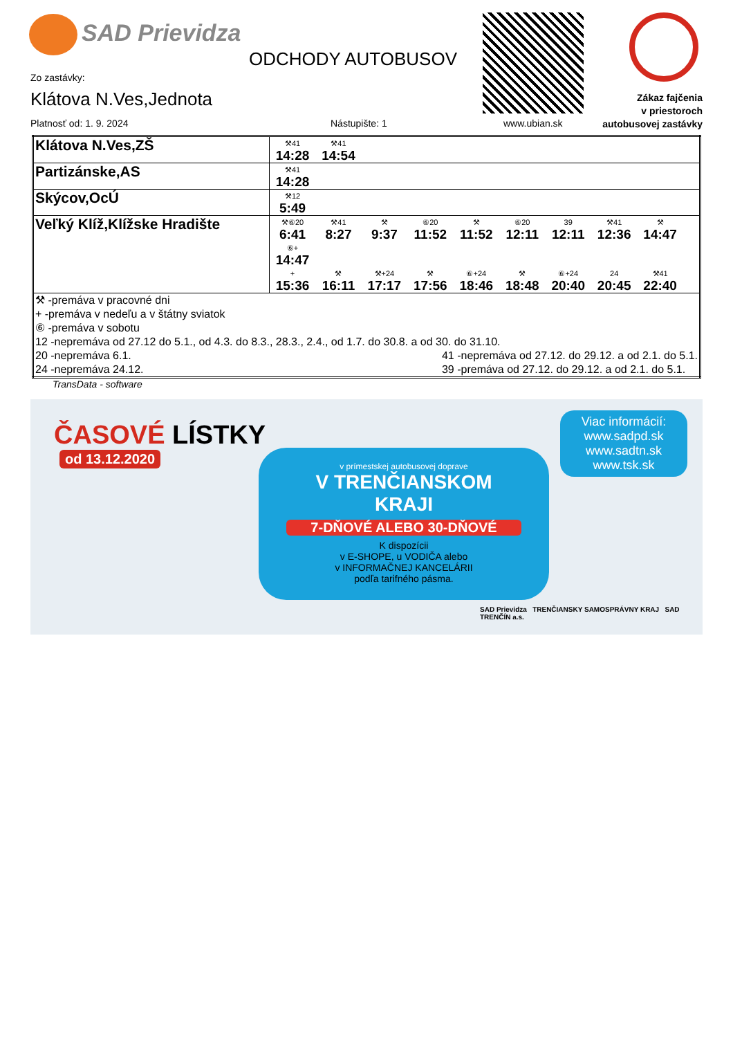SAD Prievidza
ODCHODY AUTOBUSOV
Zákaz fajčenia
v priestoroch
autobusovej zastávky
Zo zastávky:
Klátova N.Ves,Jednota
Platnosť od: 1. 9. 2024 Nástupište: 1 www.ubian.sk
| Klátova N.Ves,ZŠ | ⚒41 14:28 ⚒41 14:54 |
| Partizánske,AS | ⚒41 14:28 |
| Skýcov,OcÚ | ⚒12 5:49 |
| Veľký Klíž,Klížske Hradište | ⚒⑥20 6:41 ⚒41 8:27 ⚒ 9:37 ⑥20 11:52 ⚒ 11:52 ⑥20 12:11 39 12:11 ⚒41 12:36 ⚒ 14:47 ⑥+ 14:47 + 15:36 ⚒ 16:11 ⚒+24 17:17 ⚒ 17:56 ⑥+24 18:46 ⚒ 18:48 ⑥+24 20:40 24 20:45 ⚒41 22:40 |
| ⚒ -premáva v pracovné dni + -premáva v nedeľu a v štátny sviatok ⑥ -premáva v sobotu 12 -nepremáva od 27.12 do 5.1., od 4.3. do 8.3., 28.3., 2.4., od 1.7. do 30.8. a od 30. do 31.10. 20 -nepremáva 6.1. 24 -nepremáva 24.12. 41 -nepremáva od 27.12. do 29.12. a od 2.1. do 5.1. 39 -premáva od 27.12. do 29.12. a od 2.1. do 5.1. | |
TransData - software
ČASOVÉ LÍSTKY
od 13.12.2020
v prímestskej autobusovej doprave
V TRENČIANSKOM
KRAJI
7-DŇOVÉ ALEBO 30-DŇOVÉ
K dispozícii
v E-SHOPE, u VODIČA alebo
v INFORMAČNEJ KANCELÁRII
podľa tarifného pásma.
Viac informácií:
www.sadpd.sk
www.sadtn.sk
www.tsk.sk
SAD Prievidza TRENČIANSKY SAMOSPRÁVNY KRAJ SAD TRENČÍN a.s.